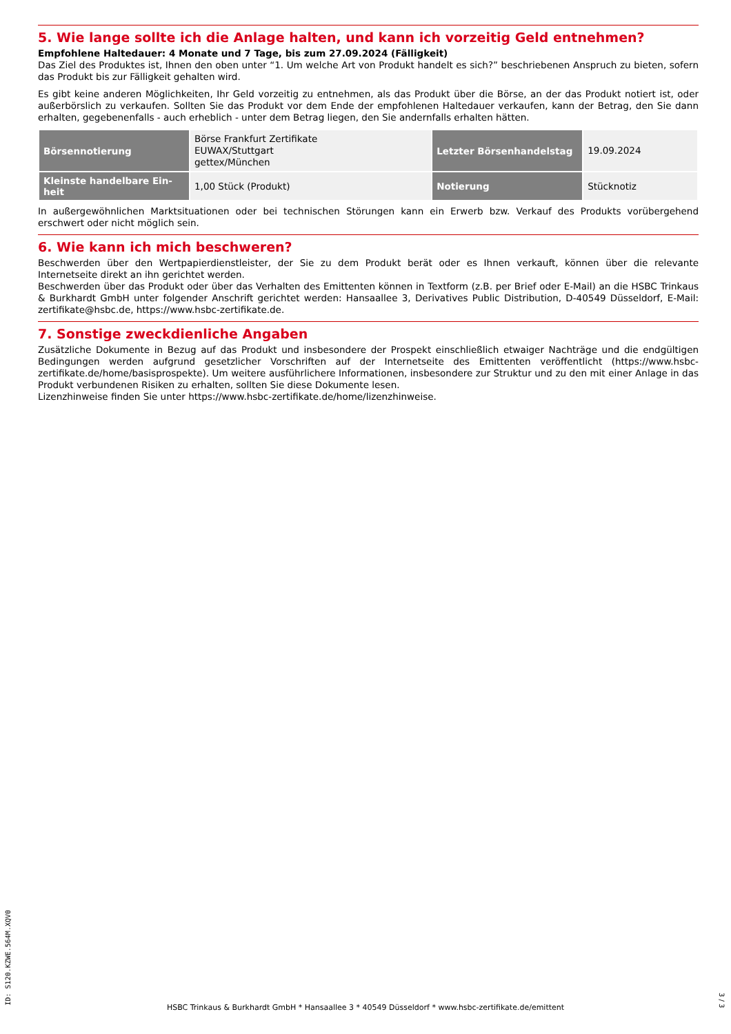5. Wie lange sollte ich die Anlage halten, und kann ich vorzeitig Geld entnehmen?
Empfohlene Haltedauer: 4 Monate und 7 Tage, bis zum 27.09.2024 (Fälligkeit)
Das Ziel des Produktes ist, Ihnen den oben unter “1. Um welche Art von Produkt handelt es sich?” beschriebenen Anspruch zu bieten, sofern das Produkt bis zur Fälligkeit gehalten wird.
Es gibt keine anderen Möglichkeiten, Ihr Geld vorzeitig zu entnehmen, als das Produkt über die Börse, an der das Produkt notiert ist, oder außerbörslich zu verkaufen. Sollten Sie das Produkt vor dem Ende der empfohlenen Haltedauer verkaufen, kann der Betrag, den Sie dann erhalten, gegebenenfalls - auch erheblich - unter dem Betrag liegen, den Sie andernfalls erhalten hätten.
| Börsennotierung | Börse Frankfurt Zertifikate EUWAX/Stuttgart gettex/München | Letzter Börsenhandelstag | 19.09.2024 |
| Kleinste handelbare Ein-heit | 1,00 Stück (Produkt) | Notierung | Stücknotiz |
In außergewöhnlichen Marktsituationen oder bei technischen Störungen kann ein Erwerb bzw. Verkauf des Produkts vorübergehend erschwert oder nicht möglich sein.
6. Wie kann ich mich beschweren?
Beschwerden über den Wertpapierdienstleister, der Sie zu dem Produkt berät oder es Ihnen verkauft, können über die relevante Internetseite direkt an ihn gerichtet werden.
Beschwerden über das Produkt oder über das Verhalten des Emittenten können in Textform (z.B. per Brief oder E-Mail) an die HSBC Trinkaus & Burkhardt GmbH unter folgender Anschrift gerichtet werden: Hansaallee 3, Derivatives Public Distribution, D-40549 Düsseldorf, E-Mail: zertifikate@hsbc.de, https://www.hsbc-zertifikate.de.
7. Sonstige zweckdienliche Angaben
Zusätzliche Dokumente in Bezug auf das Produkt und insbesondere der Prospekt einschließlich etwaiger Nachträge und die endgültigen Bedingungen werden aufgrund gesetzlicher Vorschriften auf der Internetseite des Emittenten veröffentlicht (https://www.hsbc-zertifikate.de/home/basisprospekte). Um weitere ausführlichere Informationen, insbesondere zur Struktur und zu den mit einer Anlage in das Produkt verbundenen Risiken zu erhalten, sollten Sie diese Dokumente lesen.
Lizenzhinweise finden Sie unter https://www.hsbc-zertifikate.de/home/lizenzhinweise.
ID: S120.KZWE.564M.XQV0
HSBC Trinkaus & Burkhardt GmbH * Hansaallee 3 * 40549 Düsseldorf * www.hsbc-zertifikate.de/emittent
3 / 3